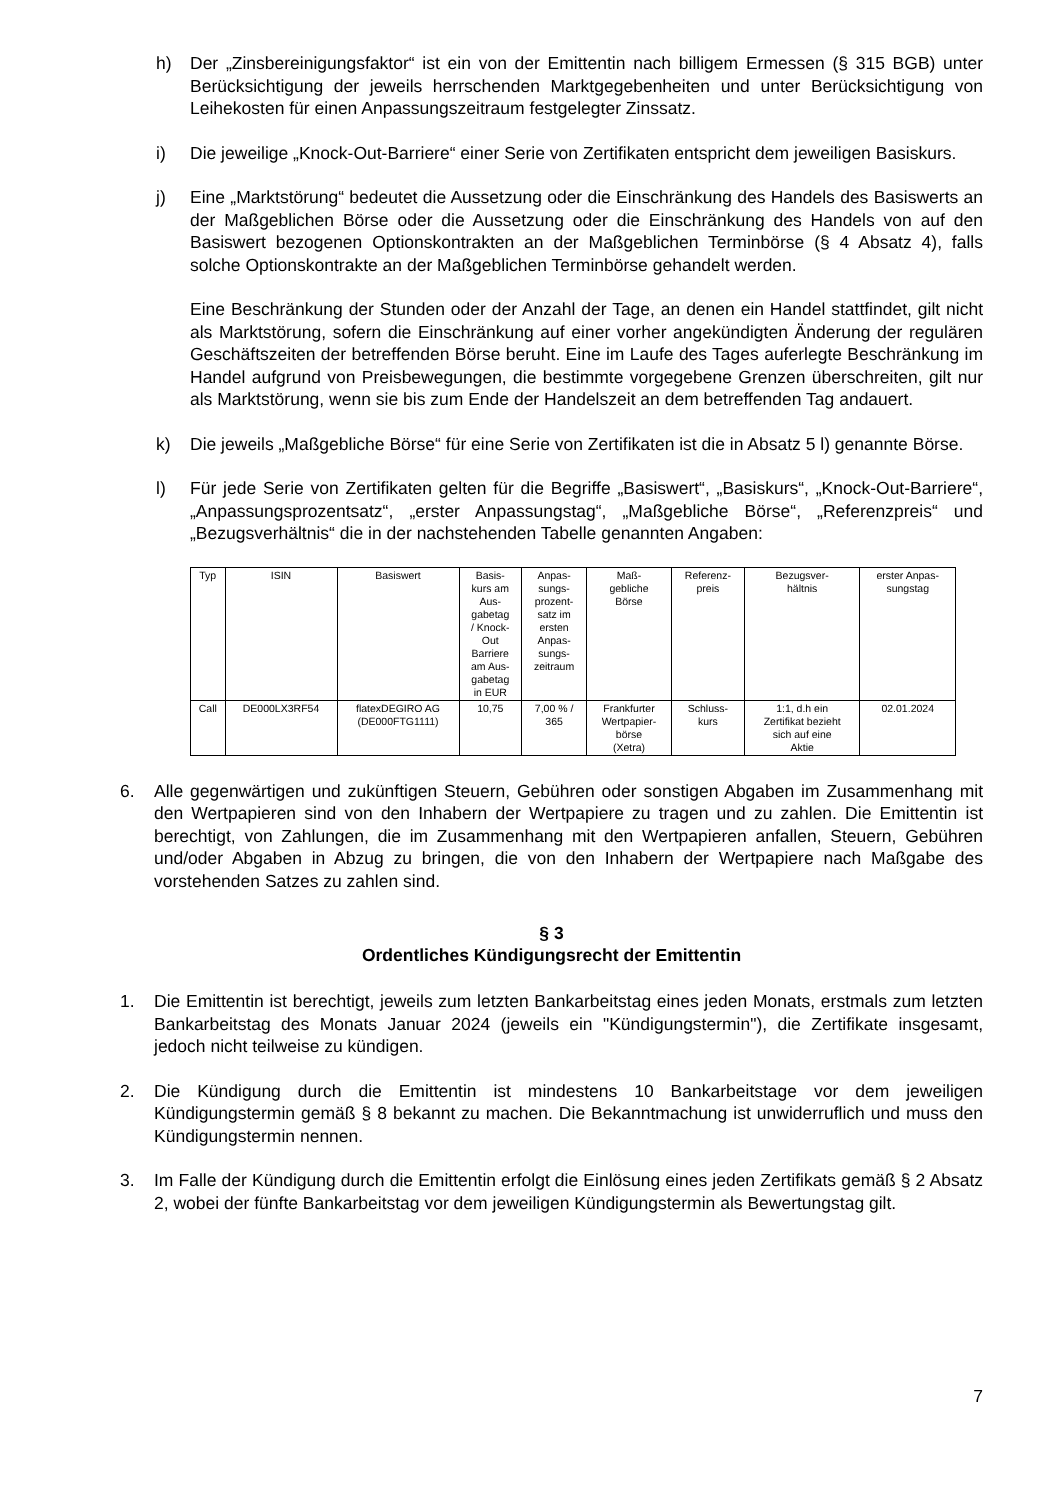h) Der „Zinsbereinigungsfaktor“ ist ein von der Emittentin nach billigem Ermessen (§ 315 BGB) unter Berücksichtigung der jeweils herrschenden Marktgegebenheiten und unter Berücksichtigung von Leihekosten für einen Anpassungszeitraum festgelegter Zinssatz.
i) Die jeweilige „Knock-Out-Barriere“ einer Serie von Zertifikaten entspricht dem jeweiligen Basiskurs.
j) Eine „Marktstörung“ bedeutet die Aussetzung oder die Einschränkung des Handels des Basiswerts an der Maßgeblichen Börse oder die Aussetzung oder die Einschränkung des Handels von auf den Basiswert bezogenen Optionskontrakten an der Maßgeblichen Terminbörse (§ 4 Absatz 4), falls solche Optionskontrakte an der Maßgeblichen Terminbörse gehandelt werden.
Eine Beschränkung der Stunden oder der Anzahl der Tage, an denen ein Handel stattfindet, gilt nicht als Marktstörung, sofern die Einschränkung auf einer vorher angekündigten Änderung der regulären Geschäftszeiten der betreffenden Börse beruht. Eine im Laufe des Tages auferlegte Beschränkung im Handel aufgrund von Preisbewegungen, die bestimmte vorgegebene Grenzen überschreiten, gilt nur als Marktstörung, wenn sie bis zum Ende der Handelszeit an dem betreffenden Tag andauert.
k) Die jeweils „Maßgebliche Börse“ für eine Serie von Zertifikaten ist die in Absatz 5 l) genannte Börse.
l) Für jede Serie von Zertifikaten gelten für die Begriffe „Basiswert“, „Basiskurs“, „Knock-Out-Barriere“, „Anpassungsprozentsatz“, „erster Anpassungstag“, „Maßgebliche Börse“, „Referenzpreis“ und „Bezugsverhältnis“ die in der nachstehenden Tabelle genannten Angaben:
| Typ | ISIN | Basiswert | Basis- kurs am Aus- gabetag / Knock- Out Barriere am Aus- gabetag in EUR | Anpas- sungs- prozent- satz im ersten Anpas- sungs- zeitraum | Maß- gebliche Börse | Referenz- preis | Bezugsver- hältnis | erster Anpas- sungstag |
| --- | --- | --- | --- | --- | --- | --- | --- | --- |
| Call | DE000LX3RF54 | flatexDEGIRO AG (DE000FTG1111) | 10,75 | 7,00 % / 365 | Frankfurter Wertpapier- börse (Xetra) | Schluss- kurs | 1:1, d.h ein Zertifikat bezieht sich auf eine Aktie | 02.01.2024 |
6. Alle gegenwärtigen und zukünftigen Steuern, Gebühren oder sonstigen Abgaben im Zusammenhang mit den Wertpapieren sind von den Inhabern der Wertpapiere zu tragen und zu zahlen. Die Emittentin ist berechtigt, von Zahlungen, die im Zusammenhang mit den Wertpapieren anfallen, Steuern, Gebühren und/oder Abgaben in Abzug zu bringen, die von den Inhabern der Wertpapiere nach Maßgabe des vorstehenden Satzes zu zahlen sind.
§ 3
Ordentliches Kündigungsrecht der Emittentin
1. Die Emittentin ist berechtigt, jeweils zum letzten Bankarbeitstag eines jeden Monats, erstmals zum letzten Bankarbeitstag des Monats Januar 2024 (jeweils ein "Kündigungstermin"), die Zertifikate insgesamt, jedoch nicht teilweise zu kündigen.
2. Die Kündigung durch die Emittentin ist mindestens 10 Bankarbeitstage vor dem jeweiligen Kündigungstermin gemäß § 8 bekannt zu machen. Die Bekanntmachung ist unwiderruflich und muss den Kündigungstermin nennen.
3. Im Falle der Kündigung durch die Emittentin erfolgt die Einlösung eines jeden Zertifikats gemäß § 2 Absatz 2, wobei der fünfte Bankarbeitstag vor dem jeweiligen Kündigungstermin als Bewertungstag gilt.
7